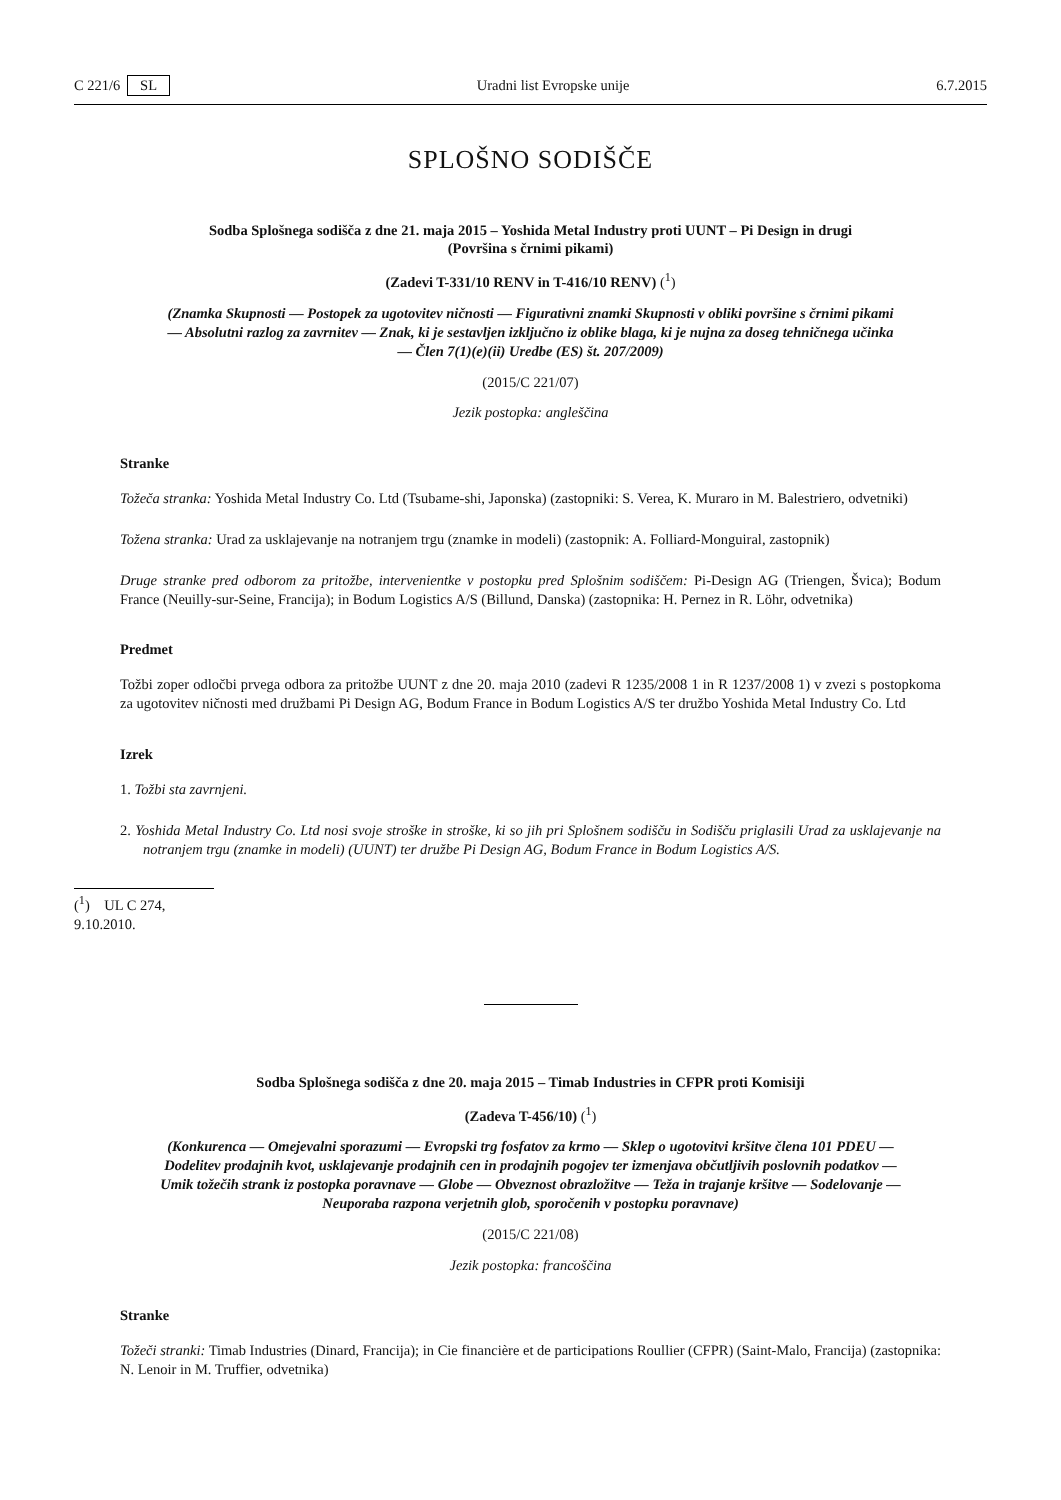C 221/6 SL Uradni list Evropske unije 6.7.2015
SPLOŠNO SODIŠČE
Sodba Splošnega sodišča z dne 21. maja 2015 – Yoshida Metal Industry proti UUNT – Pi Design in drugi (Površina s črnimi pikami)
(Zadevi T-331/10 RENV in T-416/10 RENV) (<sup>1</sup>)
(Znamka Skupnosti — Postopek za ugotovitev ničnosti — Figurativni znamki Skupnosti v obliki površine s črnimi pikami — Absolutni razlog za zavrnitev — Znak, ki je sestavljen izključno iz oblike blaga, ki je nujna za doseg tehničnega učinka — Člen 7(1)(e)(ii) Uredbe (ES) št. 207/2009)
(2015/C 221/07)
Jezik postopka: angleščina
Stranke
Tožeča stranka: Yoshida Metal Industry Co. Ltd (Tsubame-shi, Japonska) (zastopniki: S. Verea, K. Muraro in M. Balestriero, odvetniki)
Tožena stranka: Urad za usklajevanje na notranjem trgu (znamke in modeli) (zastopnik: A. Folliard-Monguiral, zastopnik)
Druge stranke pred odborom za pritožbe, intervenientke v postopku pred Splošnim sodiščem: Pi-Design AG (Triengen, Švica); Bodum France (Neuilly-sur-Seine, Francija); in Bodum Logistics A/S (Billund, Danska) (zastopnika: H. Pernez in R. Löhr, odvetnika)
Predmet
Tožbi zoper odločbi prvega odbora za pritožbe UUNT z dne 20. maja 2010 (zadevi R 1235/2008 1 in R 1237/2008 1) v zvezi s postopkoma za ugotovitev ničnosti med družbami Pi Design AG, Bodum France in Bodum Logistics A/S ter družbo Yoshida Metal Industry Co. Ltd
Izrek
1. Tožbi sta zavrnjeni.
2. Yoshida Metal Industry Co. Ltd nosi svoje stroške in stroške, ki so jih pri Splošnem sodišču in Sodišču priglasili Urad za usklajevanje na notranjem trgu (znamke in modeli) (UUNT) ter družbe Pi Design AG, Bodum France in Bodum Logistics A/S.
(<sup>1</sup>) UL C 274, 9.10.2010.
Sodba Splošnega sodišča z dne 20. maja 2015 – Timab Industries in CFPR proti Komisiji
(Zadeva T-456/10) (<sup>1</sup>)
(Konkurenca — Omejevalni sporazumi — Evropski trg fosfatov za krmo — Sklep o ugotovitvi kršitve člena 101 PDEU — Dodelitev prodajnih kvot, usklajevanje prodajnih cen in prodajnih pogojev ter izmenjava občutljivih poslovnih podatkov — Umik tožečih strank iz postopka poravnave — Globe — Obveznost obrazložitve — Teža in trajanje kršitve — Sodelovanje — Neuporaba razpona verjetnih glob, sporočenih v postopku poravnave)
(2015/C 221/08)
Jezik postopka: francoščina
Stranke
Tožeči stranki: Timab Industries (Dinard, Francija); in Cie financière et de participations Roullier (CFPR) (Saint-Malo, Francija) (zastopnika: N. Lenoir in M. Truffier, odvetnika)